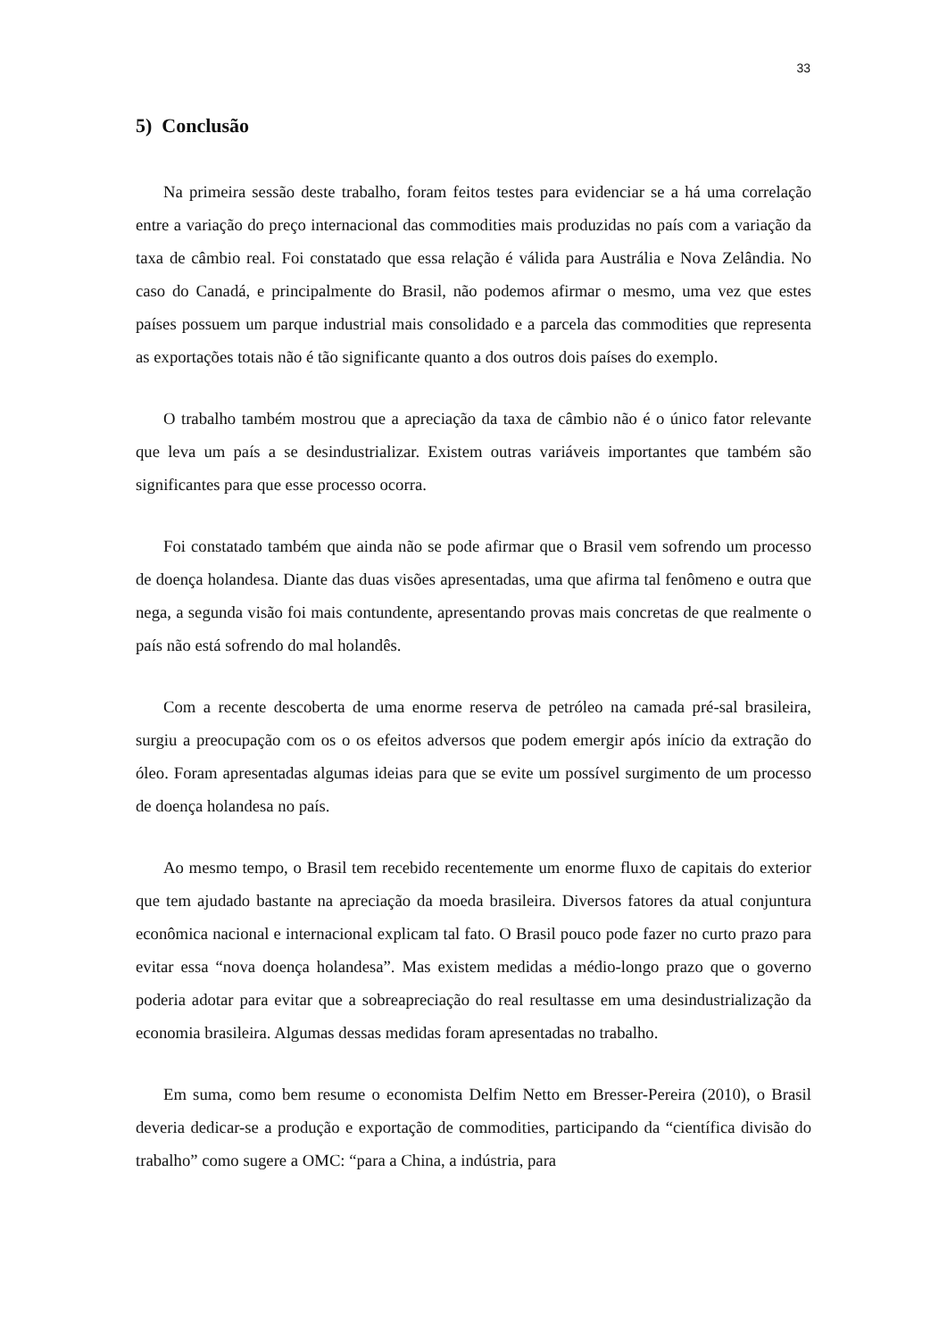33
5) Conclusão
Na primeira sessão deste trabalho, foram feitos testes para evidenciar se a há uma correlação entre a variação do preço internacional das commodities mais produzidas no país com a variação da taxa de câmbio real. Foi constatado que essa relação é válida para Austrália e Nova Zelândia. No caso do Canadá, e principalmente do Brasil, não podemos afirmar o mesmo, uma vez que estes países possuem um parque industrial mais consolidado e a parcela das commodities que representa as exportações totais não é tão significante quanto a dos outros dois países do exemplo.
O trabalho também mostrou que a apreciação da taxa de câmbio não é o único fator relevante que leva um país a se desindustrializar. Existem outras variáveis importantes que também são significantes para que esse processo ocorra.
Foi constatado também que ainda não se pode afirmar que o Brasil vem sofrendo um processo de doença holandesa. Diante das duas visões apresentadas, uma que afirma tal fenômeno e outra que nega, a segunda visão foi mais contundente, apresentando provas mais concretas de que realmente o país não está sofrendo do mal holandês.
Com a recente descoberta de uma enorme reserva de petróleo na camada pré-sal brasileira, surgiu a preocupação com os o os efeitos adversos que podem emergir após início da extração do óleo. Foram apresentadas algumas ideias para que se evite um possível surgimento de um processo de doença holandesa no país.
Ao mesmo tempo, o Brasil tem recebido recentemente um enorme fluxo de capitais do exterior que tem ajudado bastante na apreciação da moeda brasileira. Diversos fatores da atual conjuntura econômica nacional e internacional explicam tal fato. O Brasil pouco pode fazer no curto prazo para evitar essa “nova doença holandesa”. Mas existem medidas a médio-longo prazo que o governo poderia adotar para evitar que a sobreapreciação do real resultasse em uma desindustrialização da economia brasileira. Algumas dessas medidas foram apresentadas no trabalho.
Em suma, como bem resume o economista Delfim Netto em Bresser-Pereira (2010), o Brasil deveria dedicar-se a produção e exportação de commodities, participando da “científica divisão do trabalho” como sugere a OMC: “para a China, a indústria, para